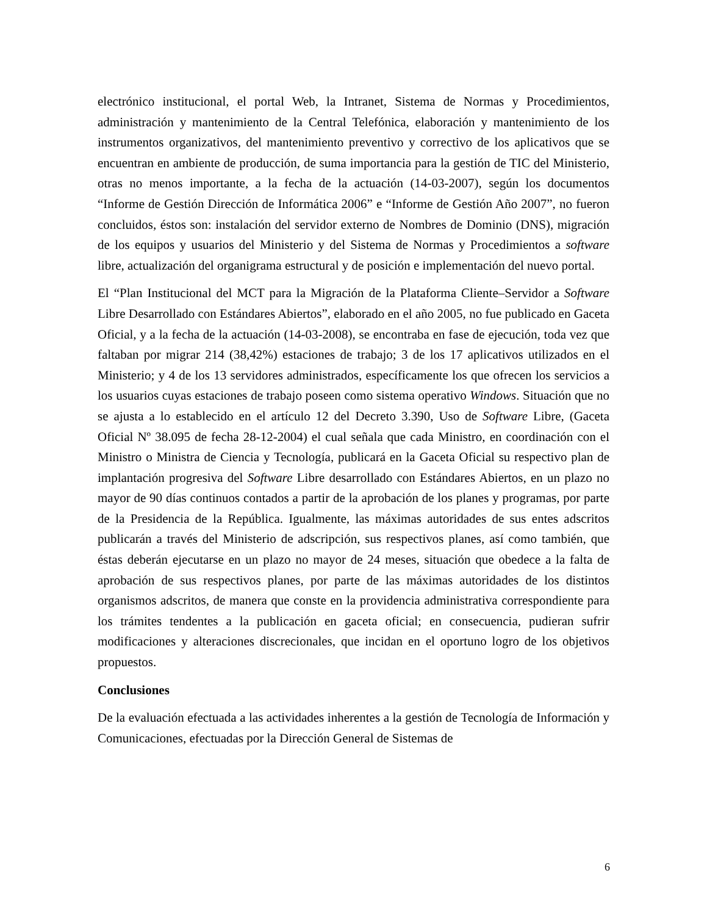electrónico institucional, el portal Web, la Intranet, Sistema de Normas y Procedimientos, administración y mantenimiento de la Central Telefónica, elaboración y mantenimiento de los instrumentos organizativos, del mantenimiento preventivo y correctivo de los aplicativos que se encuentran en ambiente de producción, de suma importancia para la gestión de TIC del Ministerio, otras no menos importante, a la fecha de la actuación (14-03-2007), según los documentos “Informe de Gestión Dirección de Informática 2006” e “Informe de Gestión Año 2007”, no fueron concluidos, éstos son: instalación del servidor externo de Nombres de Dominio (DNS), migración de los equipos y usuarios del Ministerio y del Sistema de Normas y Procedimientos a software libre, actualización del organigrama estructural y de posición e implementación del nuevo portal.
El “Plan Institucional del MCT para la Migración de la Plataforma Cliente–Servidor a Software Libre Desarrollado con Estándares Abiertos”, elaborado en el año 2005, no fue publicado en Gaceta Oficial, y a la fecha de la actuación (14-03-2008), se encontraba en fase de ejecución, toda vez que faltaban por migrar 214 (38,42%) estaciones de trabajo; 3 de los 17 aplicativos utilizados en el Ministerio; y 4 de los 13 servidores administrados, específicamente los que ofrecen los servicios a los usuarios cuyas estaciones de trabajo poseen como sistema operativo Windows. Situación que no se ajusta a lo establecido en el artículo 12 del Decreto 3.390, Uso de Software Libre, (Gaceta Oficial Nº 38.095 de fecha 28-12-2004) el cual señala que cada Ministro, en coordinación con el Ministro o Ministra de Ciencia y Tecnología, publicará en la Gaceta Oficial su respectivo plan de implantación progresiva del Software Libre desarrollado con Estándares Abiertos, en un plazo no mayor de 90 días continuos contados a partir de la aprobación de los planes y programas, por parte de la Presidencia de la República. Igualmente, las máximas autoridades de sus entes adscritos publicarán a través del Ministerio de adscripción, sus respectivos planes, así como también, que éstas deberán ejecutarse en un plazo no mayor de 24 meses, situación que obedece a la falta de aprobación de sus respectivos planes, por parte de las máximas autoridades de los distintos organismos adscritos, de manera que conste en la providencia administrativa correspondiente para los trámites tendentes a la publicación en gaceta oficial; en consecuencia, pudieran sufrir modificaciones y alteraciones discrecionales, que incidan en el oportuno logro de los objetivos propuestos.
Conclusiones
De la evaluación efectuada a las actividades inherentes a la gestión de Tecnología de Información y Comunicaciones, efectuadas por la Dirección General de Sistemas de
6